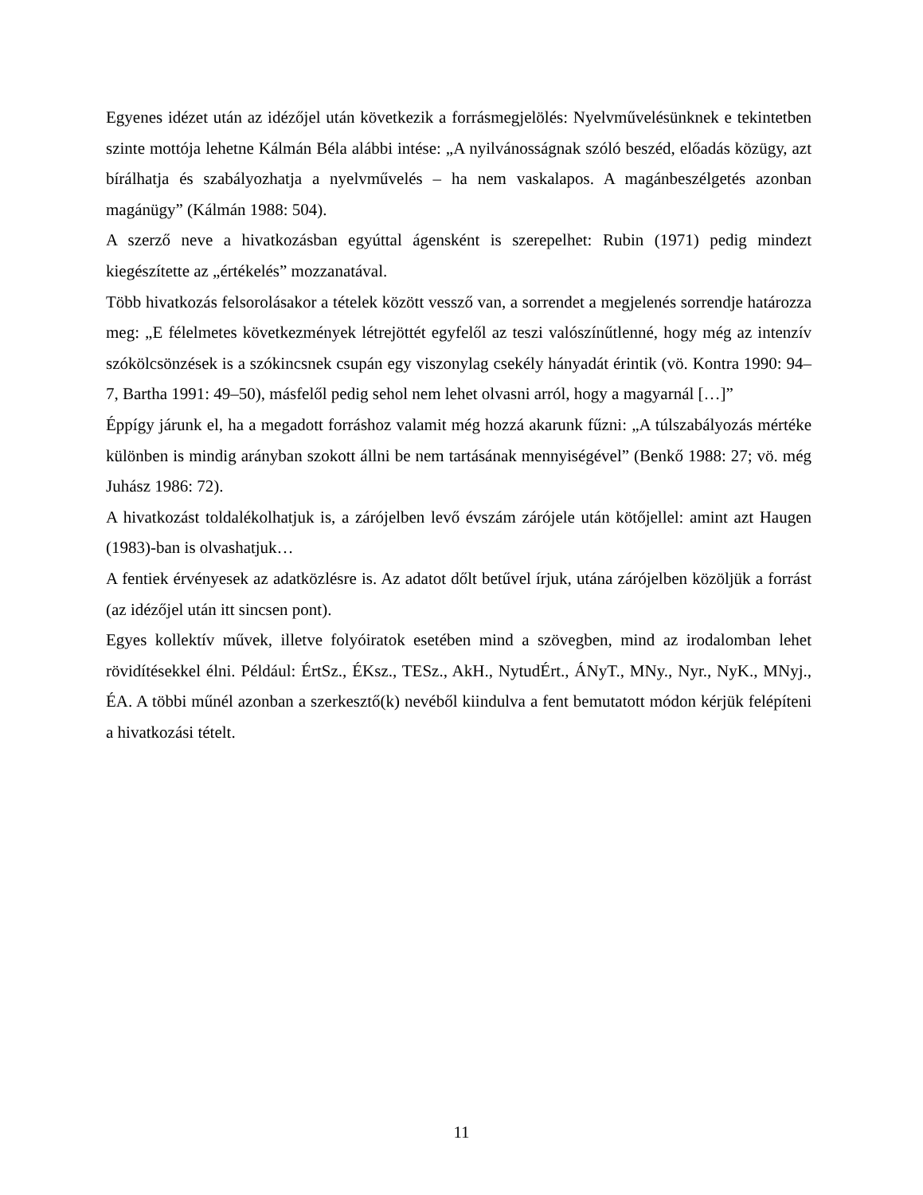Egyenes idézet után az idézőjel után következik a forrásmegjelölés: Nyelvművelésünknek e tekintetben szinte mottója lehetne Kálmán Béla alábbi intése: „A nyilvánosságnak szóló beszéd, előadás közügy, azt bírálhatja és szabályozhatja a nyelvművelés – ha nem vaskalapos. A magánbeszélgetés azonban magánügy” (Kálmán 1988: 504).
A szerző neve a hivatkozásban egyúttal ágensként is szerepelhet: Rubin (1971) pedig mindezt kiegészítette az „értékelés” mozzanatával.
Több hivatkozás felsorolásakor a tételek között vessző van, a sorrendet a megjelenés sorrendje határozza meg: „E félelmetes következmények létrejöttét egyfelől az teszi valószínűtlenné, hogy még az intenzív szókölcsönzések is a szókincsnek csupán egy viszonylag csekély hányadát érintik (vö. Kontra 1990: 94–7, Bartha 1991: 49–50), másfelől pedig sehol nem lehet olvasni arról, hogy a magyarnál […]”
Éppígy járunk el, ha a megadott forráshoz valamit még hozzá akarunk fűzni: „A túlszabályozás mértéke különben is mindig arányban szokott állni be nem tartásának mennyiségével” (Benkő 1988: 27; vö. még Juhász 1986: 72).
A hivatkozást toldalékolhatjuk is, a zárójelben levő évszám zárójele után kötőjellel: amint azt Haugen (1983)-ban is olvashatjuk…
A fentiek érvényesek az adatközlésre is. Az adatot dőlt betűvel írjuk, utána zárójelben közöljük a forrást (az idézőjel után itt sincsen pont).
Egyes kollektív művek, illetve folyóiratok esetében mind a szövegben, mind az irodalomban lehet rövidítésekkel élni. Például: ÉrtSz., ÉKsz., TESz., AkH., NytudÉrt., ÁNyT., MNy., Nyr., NyK., MNyj., ÉA. A többi műnél azonban a szerkesztő(k) nevéből kiindulva a fent bemutatott módon kérjük felépíteni a hivatkozási tételt.
11